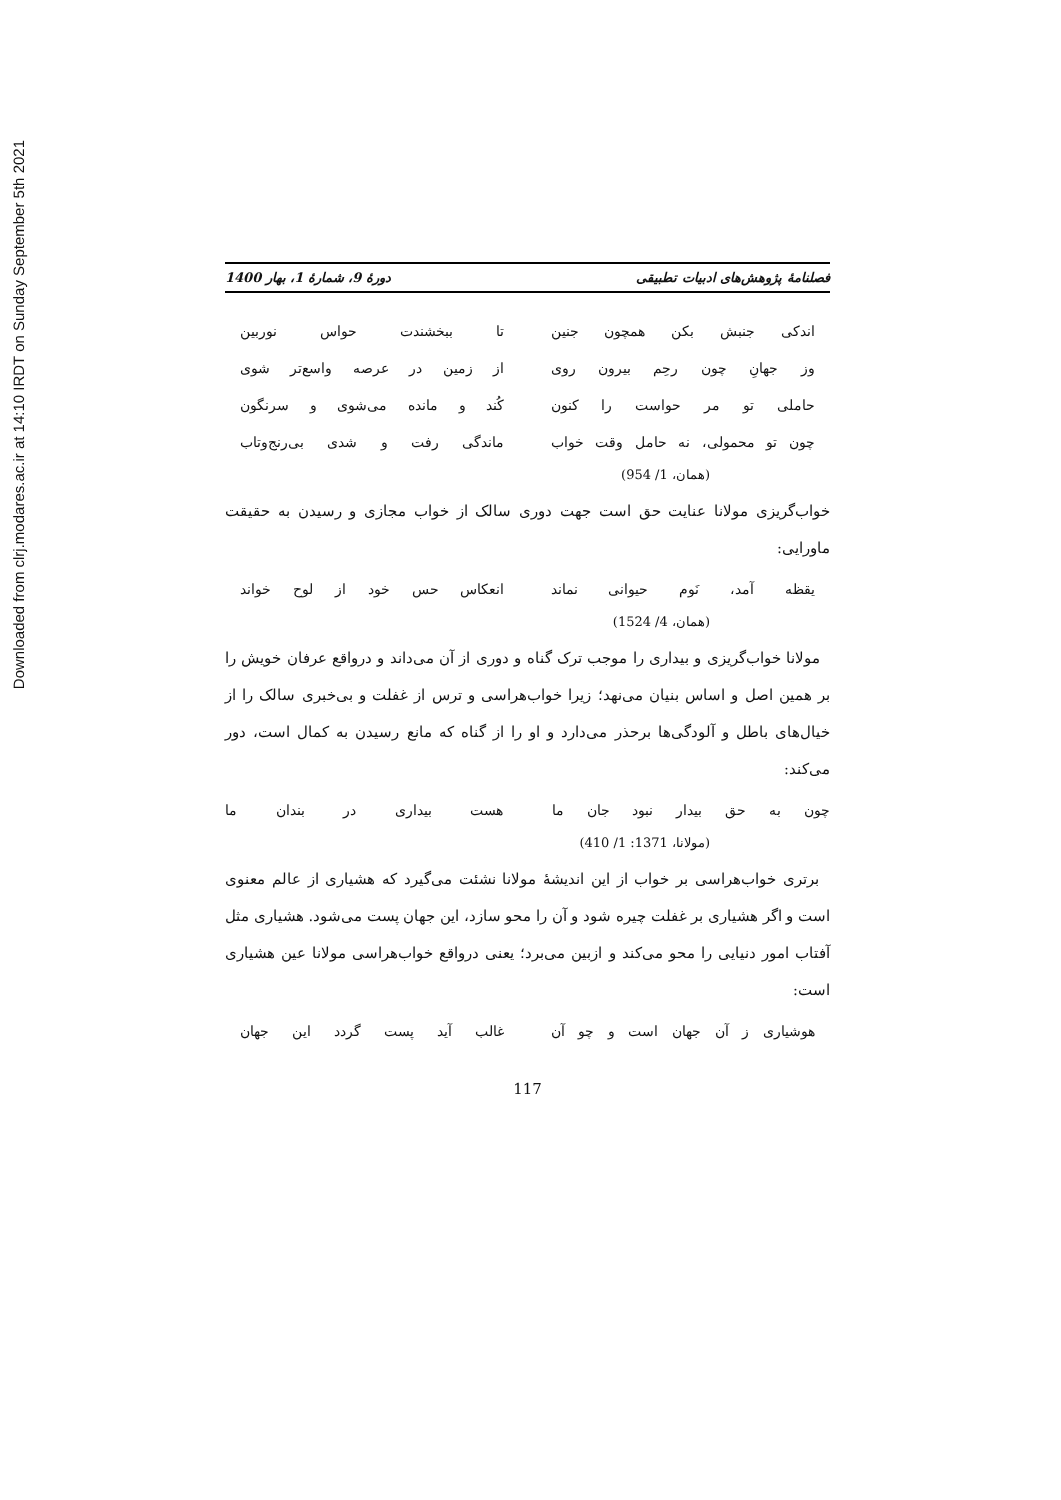Downloaded from clrj.modares.ac.ir at 14:10 IRDT on Sunday September 5th 2021
فصلنامهٔ پژوهش‌های ادبیات تطبیقی دورهٔ 9، شمارهٔ 1، بهار 1400
اندکی جنبش بکن همچون جنین تا ببخشندت حواس نوربین
وز جهانِ چون رحِم بیرون روی از زمین در عرصه واسع‌تر شوی
حاملی تو مر حواست را کنون کُند و مانده می‌شوی و سرنگون
چون تو محمولی، نه حامل وقت خواب
ماندگی رفت و شدی بی‌رنج‌وتاب
(همان، 1/ 954)
خواب‌گریزی مولانا عنایت حق است جهت دوری سالک از خواب مجازی و رسیدن به حقیقت ماورایی:
یقظه آمد، نَوم حیوانی نماند انعکاس حس خود از لوح خواند
(همان، 4/ 1524)
مولانا خواب‌گریزی و بیداری را موجب ترک گناه و دوری از آن می‌داند و درواقع عرفان خویش را بر همین اصل و اساس بنیان می‌نهد؛ زیرا خواب‌هراسی و ترس از غفلت و بی‌خبری سالک را از خیال‌های باطل و آلودگی‌ها برحذر می‌دارد و او را از گناه که مانع رسیدن به کمال است، دور می‌کند:
چون به حق بیدار نبود جان ما هست بیداری در بندان ما
(مولانا، 1371: 1/ 410)
برتری خواب‌هراسی بر خواب از این اندیشهٔ مولانا نشئت می‌گیرد که هشیاری از عالم معنوی است و اگر هشیاری بر غفلت چیره شود و آن را محو سازد، این جهان پست می‌شود. هشیاری مثل آفتاب امور دنیایی را محو می‌کند و ازبین می‌برد؛ یعنی درواقع خواب‌هراسی مولانا عین هشیاری است:
هوشیاری ز آن جهان است و چو آن غالب آید پست گردد این جهان
117